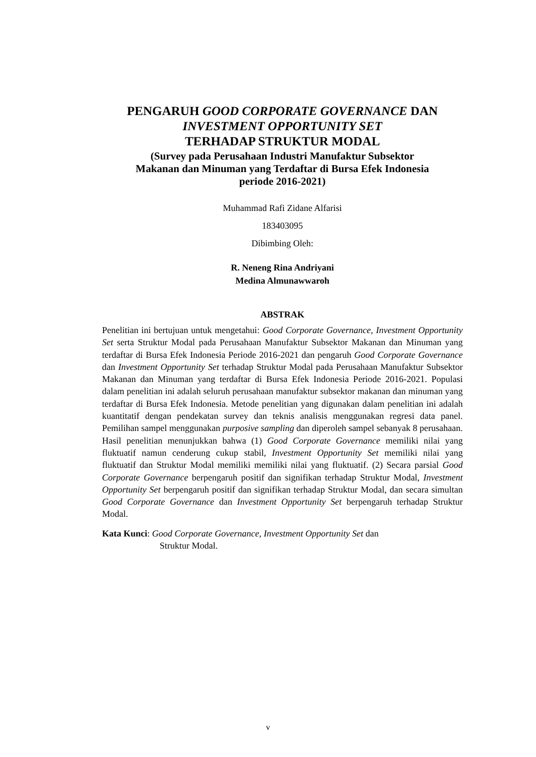PENGARUH GOOD CORPORATE GOVERNANCE DAN
INVESTMENT OPPORTUNITY SET
TERHADAP STRUKTUR MODAL
(Survey pada Perusahaan Industri Manufaktur Subsektor
Makanan dan Minuman yang Terdaftar di Bursa Efek Indonesia
periode 2016-2021)
Muhammad Rafi Zidane Alfarisi
183403095
Dibimbing Oleh:
R. Neneng Rina Andriyani
Medina Almunawwaroh
ABSTRAK
Penelitian ini bertujuan untuk mengetahui: Good Corporate Governance, Investment Opportunity Set serta Struktur Modal pada Perusahaan Manufaktur Subsektor Makanan dan Minuman yang terdaftar di Bursa Efek Indonesia Periode 2016-2021 dan pengaruh Good Corporate Governance dan Investment Opportunity Set terhadap Struktur Modal pada Perusahaan Manufaktur Subsektor Makanan dan Minuman yang terdaftar di Bursa Efek Indonesia Periode 2016-2021. Populasi dalam penelitian ini adalah seluruh perusahaan manufaktur subsektor makanan dan minuman yang terdaftar di Bursa Efek Indonesia. Metode penelitian yang digunakan dalam penelitian ini adalah kuantitatif dengan pendekatan survey dan teknis analisis menggunakan regresi data panel. Pemilihan sampel menggunakan purposive sampling dan diperoleh sampel sebanyak 8 perusahaan. Hasil penelitian menunjukkan bahwa (1) Good Corporate Governance memiliki nilai yang fluktuatif namun cenderung cukup stabil, Investment Opportunity Set memiliki nilai yang fluktuatif dan Struktur Modal memiliki memiliki nilai yang fluktuatif. (2) Secara parsial Good Corporate Governance berpengaruh positif dan signifikan terhadap Struktur Modal, Investment Opportunity Set berpengaruh positif dan signifikan terhadap Struktur Modal, dan secara simultan Good Corporate Governance dan Investment Opportunity Set berpengaruh terhadap Struktur Modal.
Kata Kunci: Good Corporate Governance, Investment Opportunity Set dan
Struktur Modal.
v